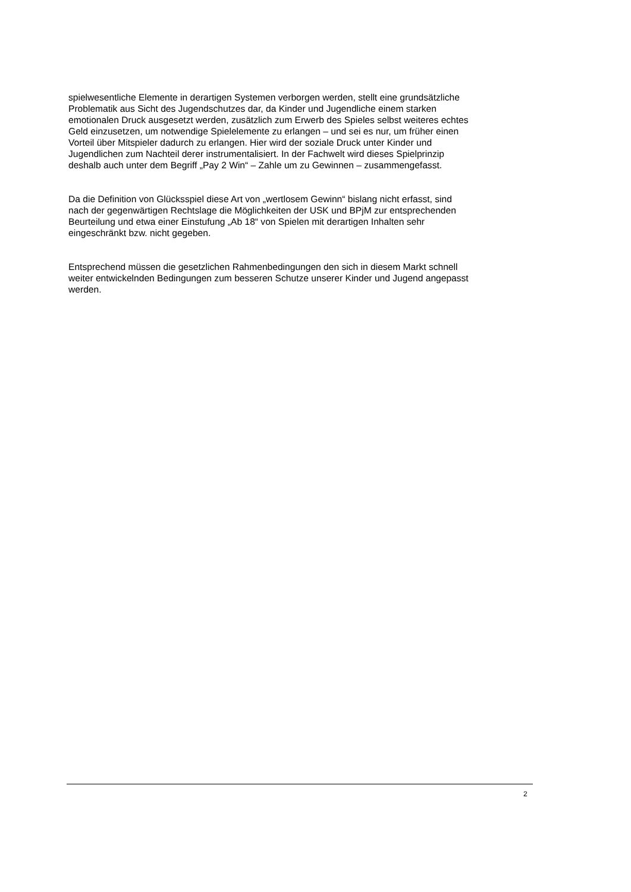spielwesentliche Elemente in derartigen Systemen verborgen werden, stellt eine grundsätzliche
Problematik aus Sicht des Jugendschutzes dar, da Kinder und Jugendliche einem starken
emotionalen Druck ausgesetzt werden, zusätzlich zum Erwerb des Spieles selbst weiteres echtes
Geld einzusetzen, um notwendige Spielelemente zu erlangen – und sei es nur, um früher einen
Vorteil über Mitspieler dadurch zu erlangen. Hier wird der soziale Druck unter Kinder und
Jugendlichen zum Nachteil derer instrumentalisiert. In der Fachwelt wird dieses Spielprinzip
deshalb auch unter dem Begriff „Pay 2 Win“ – Zahle um zu Gewinnen – zusammengefasst.
Da die Definition von Glücksspiel diese Art von „wertlosem Gewinn“ bislang nicht erfasst, sind
nach der gegenwärtigen Rechtslage die Möglichkeiten der USK und BPjM zur entsprechenden
Beurteilung und etwa einer Einstufung „Ab 18“ von Spielen mit derartigen Inhalten sehr
eingeschränkt bzw. nicht gegeben.
Entsprechend müssen die gesetzlichen Rahmenbedingungen den sich in diesem Markt schnell
weiter entwickelnden Bedingungen zum besseren Schutze unserer Kinder und Jugend angepasst
werden.
2